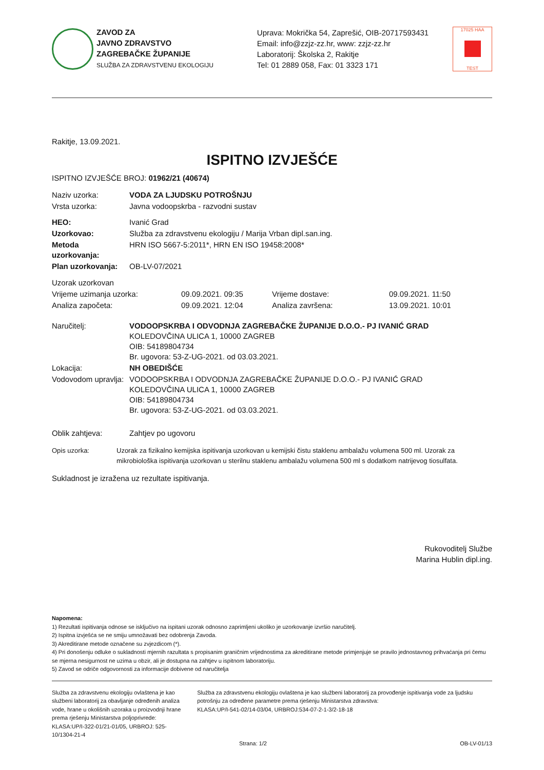ZAVOD ZA
JAVNO ZDRAVSTVO
ZAGREBAČKE ŽUPANIJE
SLUŽBA ZA ZDRAVSTVENU EKOLOGIJU
Uprava: Mokrička 54, Zaprešić, OIB-20717593431
Email: info@zzjz-zz.hr, www: zzjz-zz.hr
Laboratorij: Školska 2, Rakitje
Tel: 01 2889 058, Fax: 01 3323 171
17025 HAA
TEST
Rakitje, 13.09.2021.
ISPITNO IZVJEŠĆE
ISPITNO IZVJEŠĆE BROJ: 01962/21 (40674)
| Naziv uzorka: | VODA ZA LJUDSKU POTROŠNJU |
| Vrsta uzorka: | Javna vodoopskrba - razvodni sustav |
| HEO: | Ivanić Grad |
| Uzorkovao: | Služba za zdravstvenu ekologiju / Marija Vrban dipl.san.ing. |
| Metoda uzorkovanja: | HRN ISO 5667-5:2011*, HRN EN ISO 19458:2008* |
| Plan uzorkovanja: | OB-LV-07/2021 |
| Uzorak uzorkovan | | | |
| Vrijeme uzimanja uzorka: | 09.09.2021. 09:35 | Vrijeme dostave: | 09.09.2021. 11:50 |
| Analiza započeta: | 09.09.2021. 12:04 | Analiza završena: | 13.09.2021. 10:01 |
| Naručitelj: | VODOOPSKRBA I ODVODNJA ZAGREBAČKE ŽUPANIJE D.O.O.- PJ IVANIĆ GRAD KOLEDOVČINA ULICA 1, 10000 ZAGREB OIB: 54189804734 Br. ugovora: 53-Z-UG-2021. od 03.03.2021. |
| Lokacija: | NH OBEDIŠĆE |
| Vodovodom upravlja: | VODOOPSKRBA I ODVODNJA ZAGREBAČKE ŽUPANIJE D.O.O.- PJ IVANIĆ GRAD KOLEDOVČINA ULICA 1, 10000 ZAGREB OIB: 54189804734 Br. ugovora: 53-Z-UG-2021. od 03.03.2021. |
| Oblik zahtjeva: | Zahtjev po ugovoru |
| Opis uzorka: | Uzorak za fizikalno kemijska ispitivanja uzorkovan u kemijski čistu staklenu ambalažu volumena 500 ml. Uzorak za mikrobiološka ispitivanja uzorkovan u sterilnu staklenu ambalažu volumena 500 ml s dodatkom natrijevog tiosulfata. |
Sukladnost je izražena uz rezultate ispitivanja.
Rukovoditelj Službe
Marina Hublin dipl.ing.
Napomena:
1) Rezultati ispitivanja odnose se isključivo na ispitani uzorak odnosno zaprimljeni ukoliko je uzorkovanje izvršio naručitelj.
2) Ispitna izvješća se ne smiju umnožavati bez odobrenja Zavoda.
3) Akreditirane metode označene su zvjezdicom (*).
4) Pri donošenju odluke o sukladnosti mjernih razultata s propisanim graničnim vrijednostima za akreditirane metode primjenjuje se pravilo jednostavnog prihvaćanja pri čemu se mjerna nesigurnost ne uzima u obzir, ali je dostupna na zahtjev u ispitnom laboratoriju.
5) Zavod se odriče odgovornosti za informacije dobivene od naručitelja
Služba za zdravstvenu ekologiju ovlaštena je kao službeni laboratorij za obavljanje određenih analiza vode, hrane u okolišnih uzoraka u proizvodnji hrane prema rješenju Ministarstva poljoprivrede:
KLASA:UP/I-322-01/21-01/05, URBROJ: 525-10/1304-21-4
Služba za zdravstvenu ekologiju ovlaštena je kao službeni laboratorij za provođenje ispitivanja vode za ljudsku potrošnju za određene parametre prema rješenju Ministarstva zdravstva:
KLASA:UP/I-541-02/14-03/04, URBROJ:534-07-2-1-3/2-18-18
Strana: 1/2 OB-LV-01/13